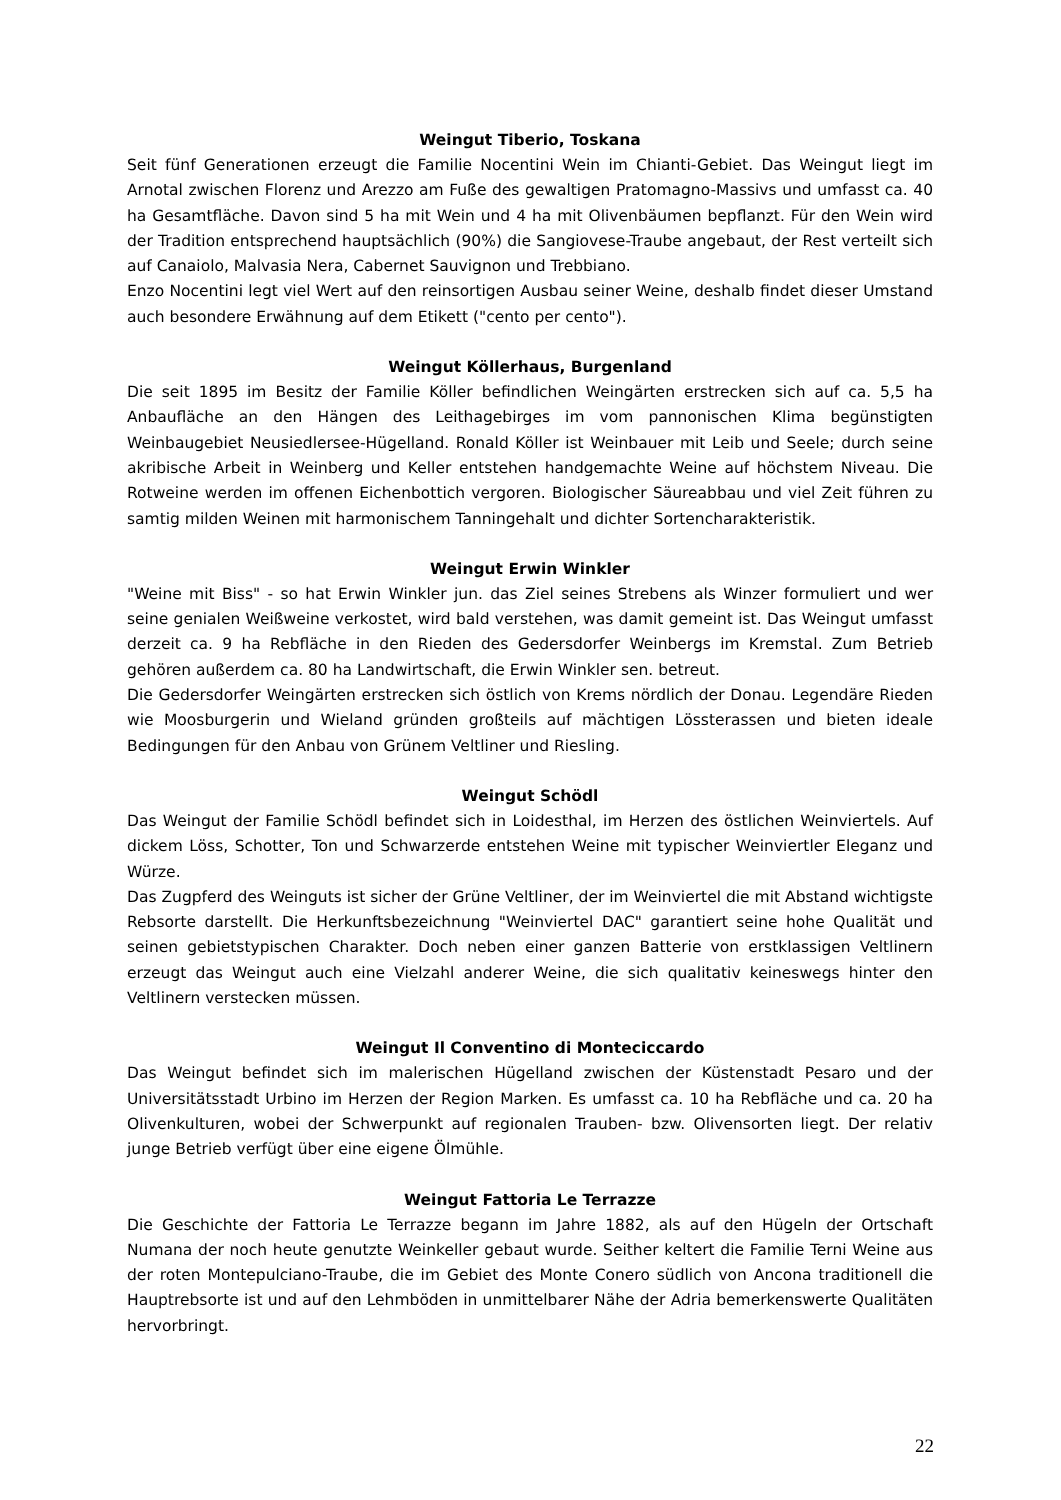Weingut Tiberio, Toskana
Seit fünf Generationen erzeugt die Familie Nocentini Wein im Chianti-Gebiet. Das Weingut liegt im Arnotal zwischen Florenz und Arezzo am Fuße des gewaltigen Pratomagno-Massivs und umfasst ca. 40 ha Gesamtfläche. Davon sind 5 ha mit Wein und 4 ha mit Olivenbäumen bepflanzt. Für den Wein wird der Tradition entsprechend hauptsächlich (90%) die Sangiovese-Traube angebaut, der Rest verteilt sich auf Canaiolo, Malvasia Nera, Cabernet Sauvignon und Trebbiano.
Enzo Nocentini legt viel Wert auf den reinsortigen Ausbau seiner Weine, deshalb findet dieser Umstand auch besondere Erwähnung auf dem Etikett ("cento per cento").
Weingut Köllerhaus, Burgenland
Die seit 1895 im Besitz der Familie Köller befindlichen Weingärten erstrecken sich auf ca. 5,5 ha Anbaufläche an den Hängen des Leithagebirges im vom pannonischen Klima begünstigten Weinbaugebiet Neusiedlersee-Hügelland. Ronald Köller ist Weinbauer mit Leib und Seele; durch seine akribische Arbeit in Weinberg und Keller entstehen handgemachte Weine auf höchstem Niveau. Die Rotweine werden im offenen Eichenbottich vergoren. Biologischer Säureabbau und viel Zeit führen zu samtig milden Weinen mit harmonischem Tanningehalt und dichter Sortencharakteristik.
Weingut Erwin Winkler
"Weine mit Biss" - so hat Erwin Winkler jun. das Ziel seines Strebens als Winzer formuliert und wer seine genialen Weißweine verkostet, wird bald verstehen, was damit gemeint ist. Das Weingut umfasst derzeit ca. 9 ha Rebfläche in den Rieden des Gedersdorfer Weinbergs im Kremstal. Zum Betrieb gehören außerdem ca. 80 ha Landwirtschaft, die Erwin Winkler sen. betreut.
Die Gedersdorfer Weingärten erstrecken sich östlich von Krems nördlich der Donau. Legendäre Rieden wie Moosburgerin und Wieland gründen großteils auf mächtigen Lössterassen und bieten ideale Bedingungen für den Anbau von Grünem Veltliner und Riesling.
Weingut Schödl
Das Weingut der Familie Schödl befindet sich in Loidesthal, im Herzen des östlichen Weinviertels. Auf dickem Löss, Schotter, Ton und Schwarzerde entstehen Weine mit typischer Weinviertler Eleganz und Würze.
Das Zugpferd des Weinguts ist sicher der Grüne Veltliner, der im Weinviertel die mit Abstand wichtigste Rebsorte darstellt. Die Herkunftsbezeichnung "Weinviertel DAC" garantiert seine hohe Qualität und seinen gebietstypischen Charakter. Doch neben einer ganzen Batterie von erstklassigen Veltlinern erzeugt das Weingut auch eine Vielzahl anderer Weine, die sich qualitativ keineswegs hinter den Veltlinern verstecken müssen.
Weingut Il Conventino di Monteciccardo
Das Weingut befindet sich im malerischen Hügelland zwischen der Küstenstadt Pesaro und der Universitätsstadt Urbino im Herzen der Region Marken. Es umfasst ca. 10 ha Rebfläche und ca. 20 ha Olivenkulturen, wobei der Schwerpunkt auf regionalen Trauben- bzw. Olivensorten liegt. Der relativ junge Betrieb verfügt über eine eigene Ölmühle.
Weingut Fattoria Le Terrazze
Die Geschichte der Fattoria Le Terrazze begann im Jahre 1882, als auf den Hügeln der Ortschaft Numana der noch heute genutzte Weinkeller gebaut wurde. Seither keltert die Familie Terni Weine aus der roten Montepulciano-Traube, die im Gebiet des Monte Conero südlich von Ancona traditionell die Hauptrebsorte ist und auf den Lehmböden in unmittelbarer Nähe der Adria bemerkenswerte Qualitäten hervorbringt.
22